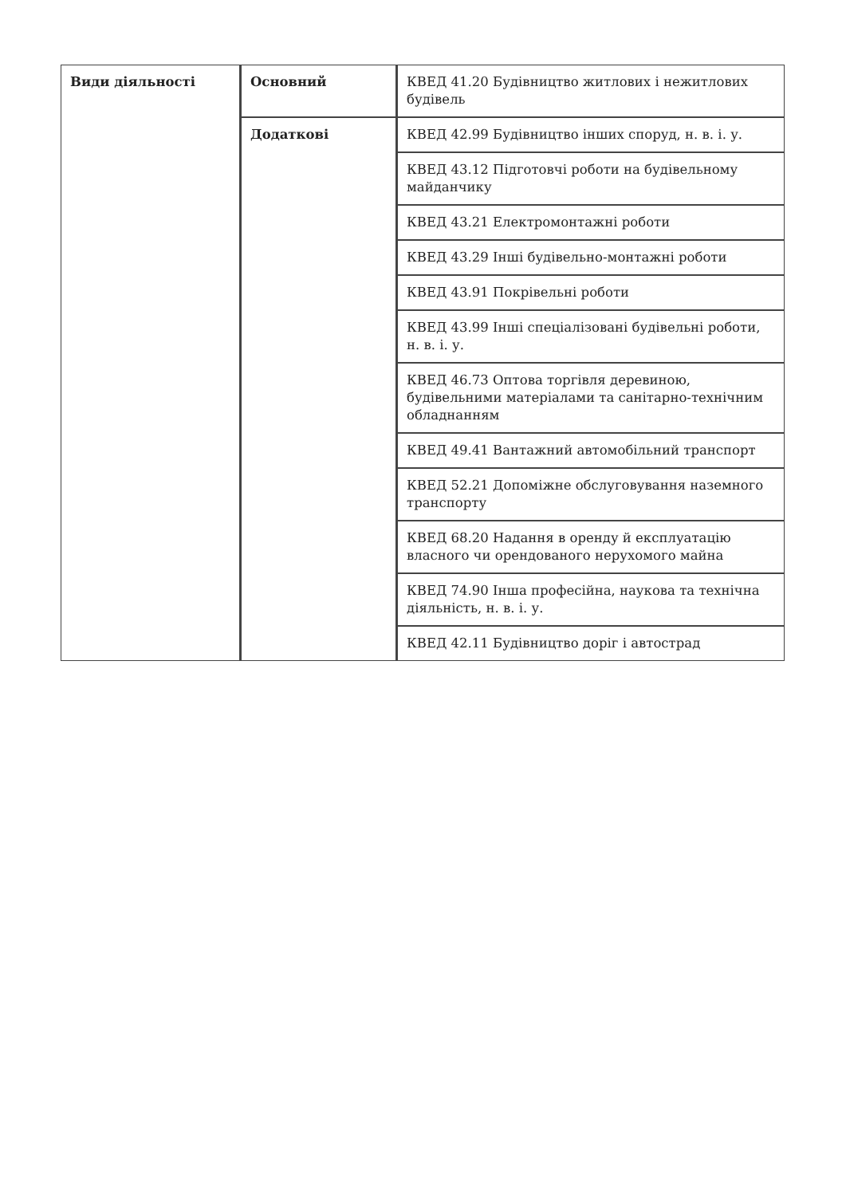| Види діяльності | Основний | КВЕД 41.20 Будівництво житлових і нежитлових будівель |
| | Додаткові | КВЕД 42.99 Будівництво інших споруд, н. в. і. у. |
| | | КВЕД 43.12 Підготовчі роботи на будівельному майданчику |
| | | КВЕД 43.21 Електромонтажні роботи |
| | | КВЕД 43.29 Інші будівельно-монтажні роботи |
| | | КВЕД 43.91 Покрівельні роботи |
| | | КВЕД 43.99 Інші спеціалізовані будівельні роботи, н. в. і. у. |
| | | КВЕД 46.73 Оптова торгівля деревиною, будівельними матеріалами та санітарно-технічним обладнанням |
| | | КВЕД 49.41 Вантажний автомобільний транспорт |
| | | КВЕД 52.21 Допоміжне обслуговування наземного транспорту |
| | | КВЕД 68.20 Надання в оренду й експлуатацію власного чи орендованого нерухомого майна |
| | | КВЕД 74.90 Інша професійна, наукова та технічна діяльність, н. в. і. у. |
| | | КВЕД 42.11 Будівництво доріг і автострад |